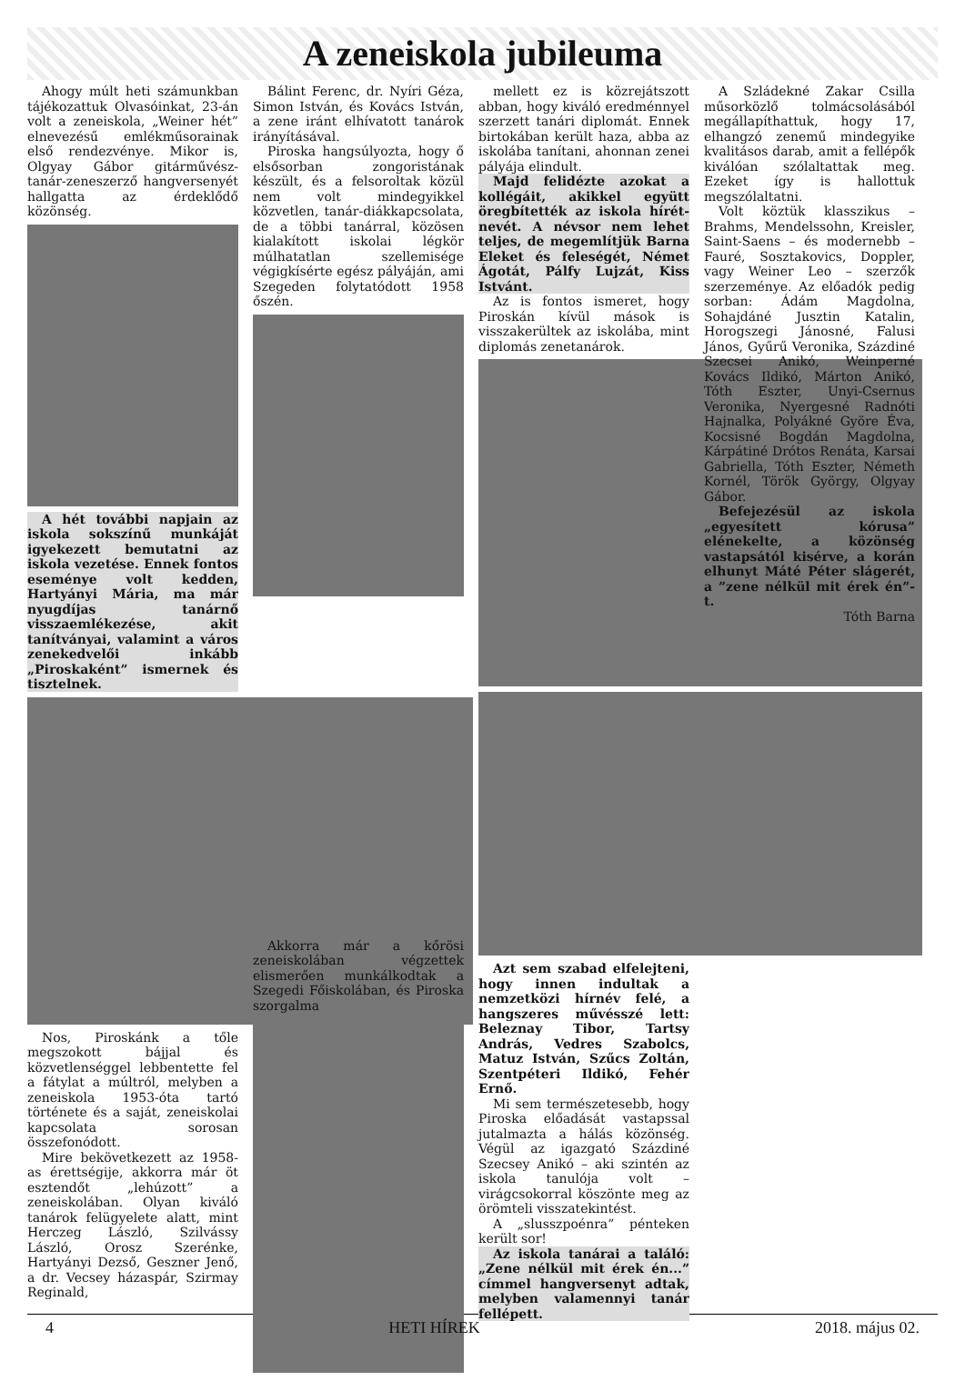A zeneiskola jubileuma
Ahogy múlt heti számunkban tájékozattuk Olvasóinkat, 23-án volt a zeneiskola, „Weiner hét” elnevezésű emlékműsorainak első rendezvénye. Mikor is, Olgyay Gábor gitárművész-tanár-zeneszerző hangversenyét hallgatta az érdeklődő közönség.
A hét további napjain az iskola sokszínű munkáját igyekezett bemutatni az iskola vezetése. Ennek fontos eseménye volt kedden, Hartyányi Mária, ma már nyugdíjas tanárnő visszaemlékezése, akit tanítványai, valamint a város zenekedvelői inkább „Piroskaként” ismernek és tisztelnek.
Nos, Piroskánk a tőle megszokott bájjal és közvetlenséggel lebbentette fel a fátylat a múltról, melyben a zeneiskola 1953-óta tartó története és a saját, zeneiskolai kapcsolata sorosan összefonódott.
Mire bekövetkezett az 1958-as érettségije, akkorra már öt esztendőt „lehúzott” a zeneiskolában. Olyan kiváló tanárok felügyelete alatt, mint Herczeg László, Szilvássy László, Orosz Szerénke, Hartyányi Dezső, Geszner Jenő, a dr. Vecsey házaspár, Szirmay Reginald,
Bálint Ferenc, dr. Nyíri Géza, Simon István, és Kovács István, a zene iránt elhívatott tanárok irányításával.
Piroska hangsúlyozta, hogy ő elsősorban zongoristának készült, és a felsoroltak közül nem volt mindegyikkel közvetlen, tanár-diákkapcsolata, de a többi tanárral, közösen kialakított iskolai légkör múlhatatlan szellemisége végigkísérte egész pályáján, ami Szegeden folytatódott 1958 őszén.
Akkorra már a kőrösi zeneiskolában végzettek elismerően munkálkodtak a Szegedi Főiskolában, és Piroska szorgalma
mellett ez is közrejátszott abban, hogy kiváló eredménnyel szerzett tanári diplomát. Ennek birtokában került haza, abba az iskolába tanítani, ahonnan zenei pályája elindult.
Majd felidézte azokat a kollégáit, akikkel együtt öregbítették az iskola hírét-nevét. A névsor nem lehet teljes, de megemlítjük Barna Eleket és feleségét, Német Ágotát, Pálfy Lujzát, Kiss Istvánt.
Az is fontos ismeret, hogy Piroskán kívül mások is visszakerültek az iskolába, mint diplomás zenetanárok.
Azt sem szabad elfelejteni, hogy innen indultak a nemzetközi hírnév felé, a hangszeres művésszé lett: Beleznay Tibor, Tartsy András, Vedres Szabolcs, Matuz István, Szűcs Zoltán, Szentpéteri Ildikó, Fehér Ernő.
Mi sem természetesebb, hogy Piroska előadását vastapssal jutalmazta a hálás közönség. Végül az igazgató Százdiné Szecsey Anikó – aki szintén az iskola tanulója volt – virágcsokorral köszönte meg az örömteli visszatekintést.
A „slusszpoénra” pénteken került sor!
Az iskola tanárai a találó: „Zene nélkül mit érek én...” címmel hangversenyt adtak, melyben valamennyi tanár fellépett.
A Szládekné Zakar Csilla műsorközlő tolmácsolásából megállapíthattuk, hogy 17, elhangzó zenemű mindegyike kvalitásos darab, amit a fellépők kiválóan szólaltattak meg. Ezeket így is hallottuk megszólaltatni.
Volt köztük klasszikus – Brahms, Mendelssohn, Kreisler, Saint-Saens – és modernebb – Fauré, Sosztakovics, Doppler, vagy Weiner Leo – szerzők szerzeménye. Az előadók pedig sorban: Ádám Magdolna, Sohajdáné Jusztin Katalin, Horogszegi Jánosné, Falusi János, Gyűrű Veronika, Százdiné Szecsei Anikó, Weinperné Kovács Ildikó, Márton Anikó, Tóth Eszter, Unyi-Csernus Veronika, Nyergesné Radnóti Hajnalka, Polyákné Györe Éva, Kocsisné Bogdán Magdolna, Kárpátiné Drótos Renáta, Karsai Gabriella, Tóth Eszter, Németh Kornél, Török György, Olgyay Gábor.
Befejezésül az iskola „egyesített kórusa” elénekelte, a közönség vastapsától kisérve, a korán elhunyt Máté Péter slágerét, a ”zene nélkül mit érek én”-t.
Tóth Barna
4 HETI HÍREK 2018. május 02.